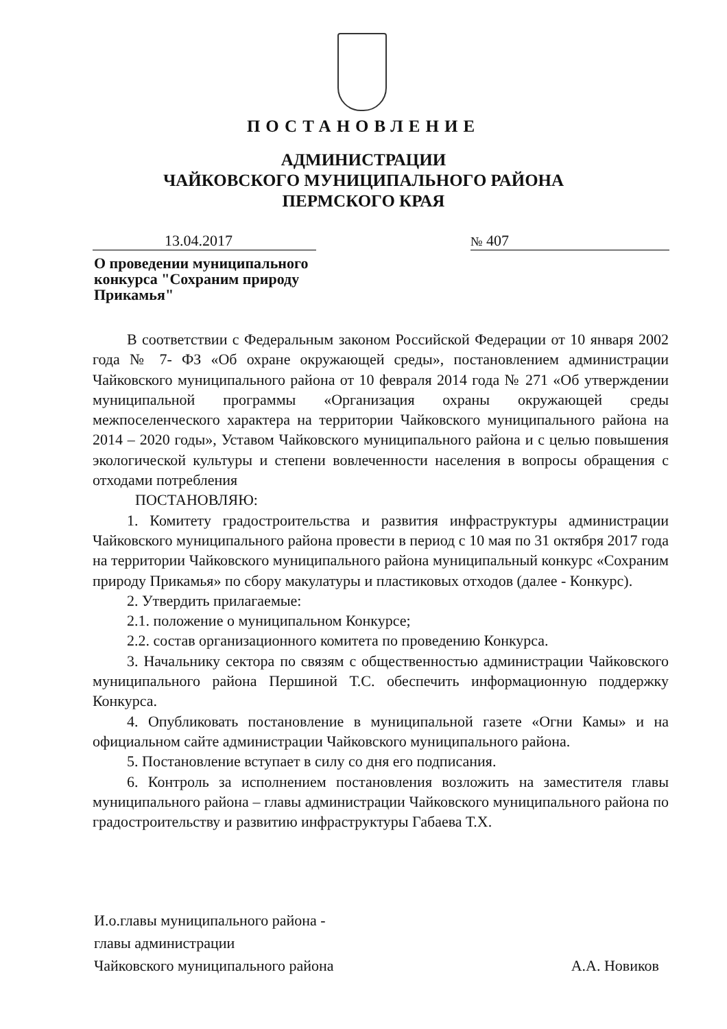ПОСТАНОВЛЕНИЕ
АДМИНИСТРАЦИИ
ЧАЙКОВСКОГО МУНИЦИПАЛЬНОГО РАЙОНА
ПЕРМСКОГО КРАЯ
13.04.2017 № 407
О проведении муниципального
конкурса "Сохраним природу
Прикамья"
В соответствии с Федеральным законом Российской Федерации от 10 января 2002 года № 7- ФЗ «Об охране окружающей среды», постановлением администрации Чайковского муниципального района от 10 февраля 2014 года № 271 «Об утверждении муниципальной программы «Организация охраны окружающей среды межпоселенческого характера на территории Чайковского муниципального района на 2014 – 2020 годы», Уставом Чайковского муниципального района и с целью повышения экологической культуры и степени вовлеченности населения в вопросы обращения с отходами потребления
ПОСТАНОВЛЯЮ:
1. Комитету градостроительства и развития инфраструктуры администрации Чайковского муниципального района провести в период с 10 мая по 31 октября 2017 года на территории Чайковского муниципального района муниципальный конкурс «Сохраним природу Прикамья» по сбору макулатуры и пластиковых отходов (далее - Конкурс).
2. Утвердить прилагаемые:
2.1. положение о муниципальном Конкурсе;
2.2. состав организационного комитета по проведению Конкурса.
3. Начальнику сектора по связям с общественностью администрации Чайковского муниципального района Першиной Т.С. обеспечить информационную поддержку Конкурса.
4. Опубликовать постановление в муниципальной газете «Огни Камы» и на официальном сайте администрации Чайковского муниципального района.
5. Постановление вступает в силу со дня его подписания.
6. Контроль за исполнением постановления возложить на заместителя главы муниципального района – главы администрации Чайковского муниципального района по градостроительству и развитию инфраструктуры Габаева Т.Х.
И.о.главы муниципального района -
главы администрации
Чайковского муниципального района
А.А. Новиков